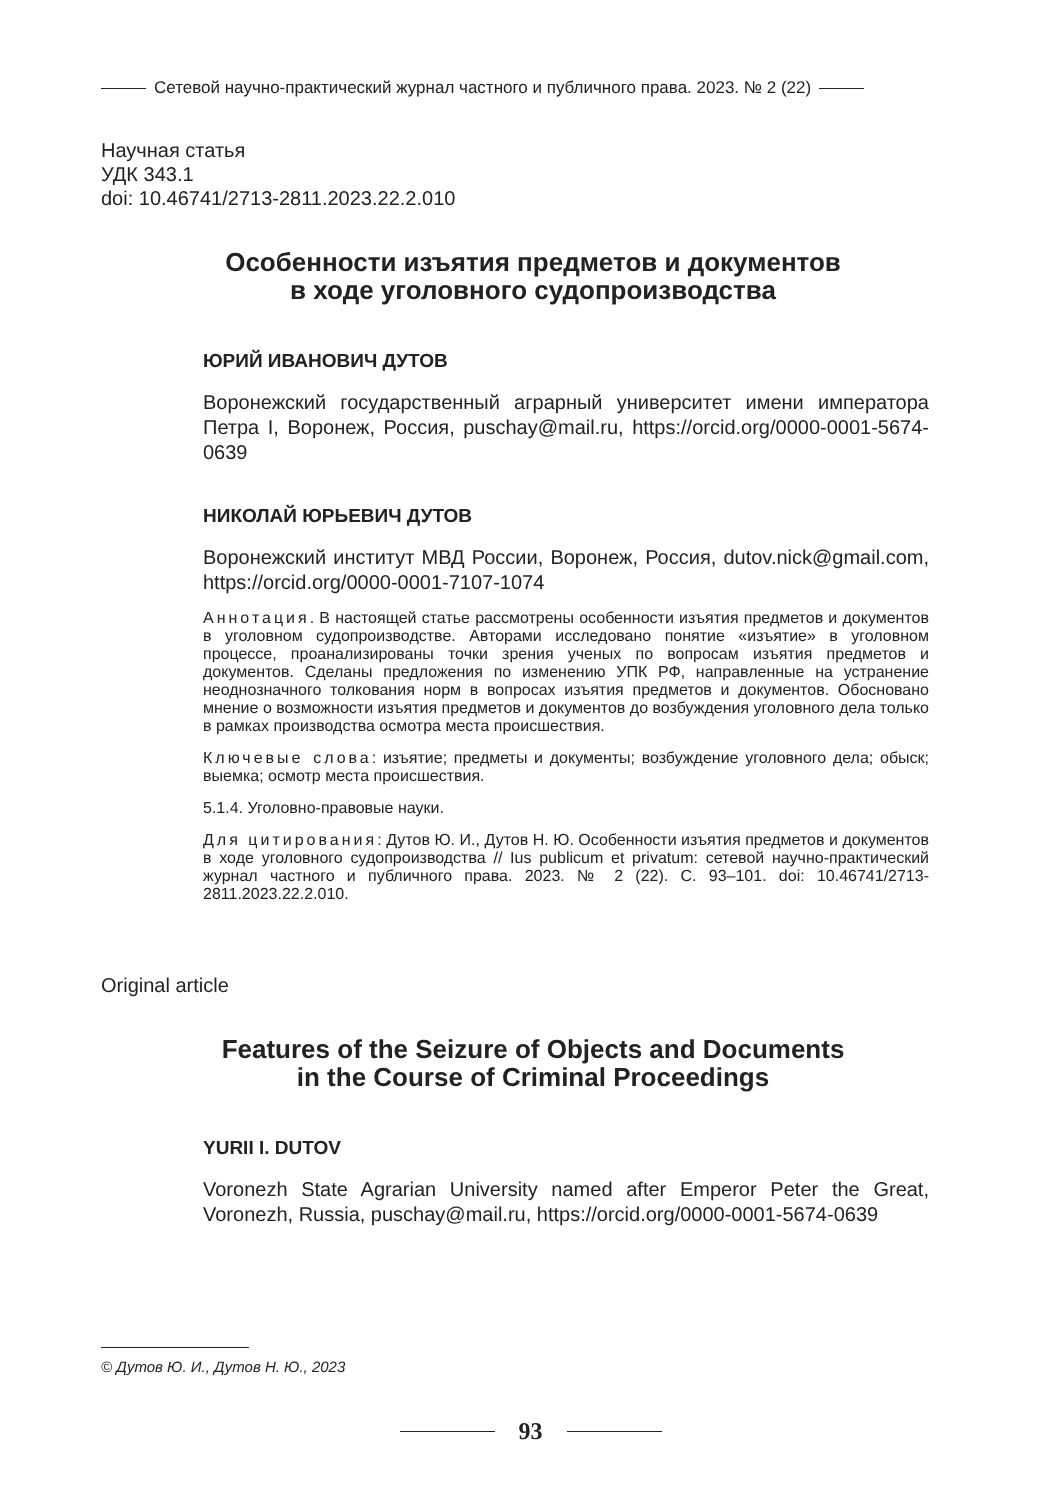Сетевой научно-практический журнал частного и публичного права. 2023. № 2 (22)
Научная статья
УДК 343.1
doi: 10.46741/2713-2811.2023.22.2.010
Особенности изъятия предметов и документов
в ходе уголовного судопроизводства
ЮРИЙ ИВАНОВИЧ ДУТОВ
Воронежский государственный аграрный университет имени императора Петра I, Воронеж, Россия, puschay@mail.ru, https://orcid.org/0000-0001-5674-0639
НИКОЛАЙ ЮРЬЕВИЧ ДУТОВ
Воронежский институт МВД России, Воронеж, Россия, dutov.nick@gmail.com, https://orcid.org/0000-0001-7107-1074
Аннотация. В настоящей статье рассмотрены особенности изъятия предметов и документов в уголовном судопроизводстве. Авторами исследовано понятие «изъятие» в уголовном процессе, проанализированы точки зрения ученых по вопросам изъятия предметов и документов. Сделаны предложения по изменению УПК РФ, направленные на устранение неоднозначного толкования норм в вопросах изъятия предметов и документов. Обосновано мнение о возможности изъятия предметов и документов до возбуждения уголовного дела только в рамках производства осмотра места происшествия.
Ключевые слова: изъятие; предметы и документы; возбуждение уголовного дела; обыск; выемка; осмотр места происшествия.
5.1.4. Уголовно-правовые науки.
Для цитирования: Дутов Ю. И., Дутов Н. Ю. Особенности изъятия предметов и документов в ходе уголовного судопроизводства // Ius publicum et privatum: сетевой научно-практический журнал частного и публичного права. 2023. № 2 (22). С. 93–101. doi: 10.46741/2713-2811.2023.22.2.010.
Original article
Features of the Seizure of Objects and Documents
in the Course of Criminal Proceedings
YURII I. DUTOV
Voronezh State Agrarian University named after Emperor Peter the Great, Voronezh, Russia, puschay@mail.ru, https://orcid.org/0000-0001-5674-0639
© Дутов Ю. И., Дутов Н. Ю., 2023
93